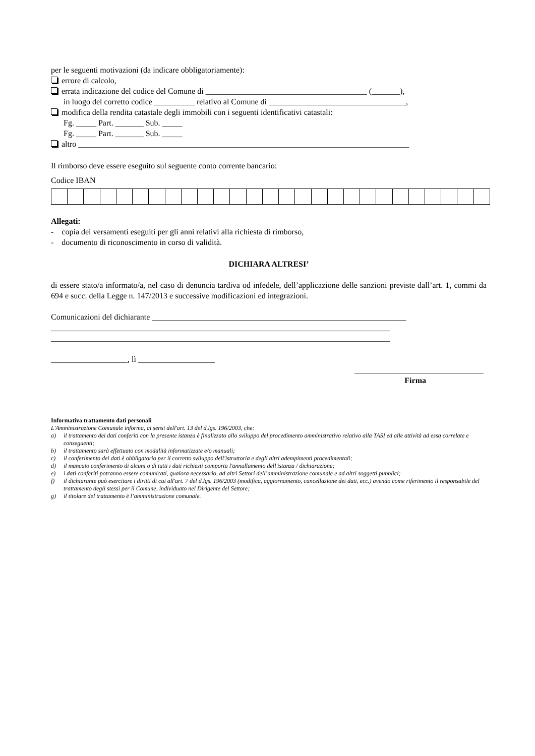per le seguenti motivazioni (da indicare obbligatoriamente):
errore di calcolo,
errata indicazione del codice del Comune di ________________________________________ (_______),
in luogo del corretto codice __________ relativo al Comune di __________________________________,
modifica della rendita catastale degli immobili con i seguenti identificativi catastali:
Fg. _____ Part. _______ Sub. _____
Fg. _____ Part. _______ Sub. _____
altro __________________________________________________________________________________
Il rimborso deve essere eseguito sul seguente conto corrente bancario:
Codice IBAN
Allegati:
- copia dei versamenti eseguiti per gli anni relativi alla richiesta di rimborso,
- documento di riconoscimento in corso di validità.
DICHIARA ALTRESI’
di essere stato/a informato/a, nel caso di denuncia tardiva od infedele, dell’applicazione delle sanzioni previste dall’art. 1, commi da 694 e succ. della Legge n. 147/2013 e successive modificazioni ed integrazioni.
Comunicazioni del dichiarante _______________________________________________________________
____________________________________________________________________________________
____________________________________________________________________________________
___________________, lì ___________________
________________________________
Firma
Informativa trattamento dati personali
L'Amministrazione Comunale informa, ai sensi dell'art. 13 del d.lgs. 196/2003, che:
a) il trattamento dei dati conferiti con la presente istanza è finalizzato allo sviluppo del procedimento amministrativo relativo alla TASI ed alle attività ad essa correlate e conseguenti;
b) il trattamento sarà effettuato con modalità informatizzate e/o manuali;
c) il conferimento dei dati è obbligatorio per il corretto sviluppo dell'istruttoria e degli altri adempimenti procedimentali;
d) il mancato conferimento di alcuni o di tutti i dati richiesti comporta l'annullamento dell'istanza / dichiarazione;
e) i dati conferiti potranno essere comunicati, qualora necessario, ad altri Settori dell’amministrazione comunale e ad altri soggetti pubblici;
f) il dichiarante può esercitare i diritti di cui all'art. 7 del d.lgs. 196/2003 (modifica, aggiornamento, cancellazione dei dati, ecc.) avendo come riferimento il responsabile del trattamento degli stessi per il Comune, individuato nel Dirigente del Settore;
g) il titolare del trattamento è l’amministrazione comunale.